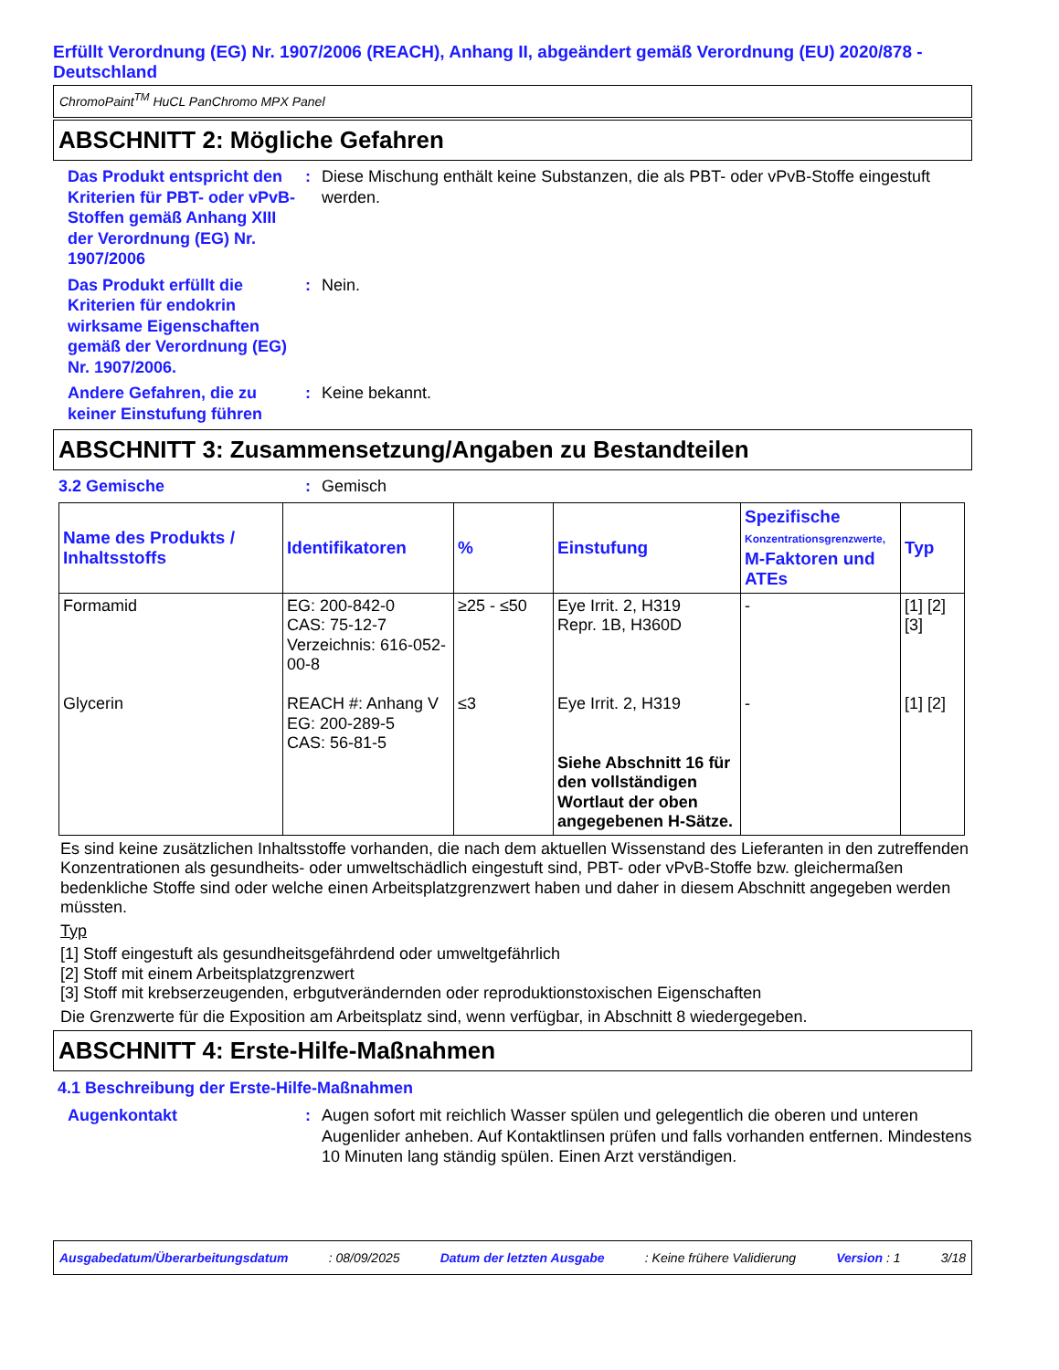Erfüllt Verordnung (EG) Nr. 1907/2006 (REACH), Anhang II, abgeändert gemäß Verordnung (EU) 2020/878 - Deutschland
ChromoPaint<sup>TM</sup> HuCL PanChromo MPX Panel
ABSCHNITT 2: Mögliche Gefahren
Das Produkt entspricht den Kriterien für PBT- oder vPvB-Stoffen gemäß Anhang XIII der Verordnung (EG) Nr. 1907/2006
: Diese Mischung enthält keine Substanzen, die als PBT- oder vPvB-Stoffe eingestuft werden.
Das Produkt erfüllt die Kriterien für endokrin wirksame Eigenschaften gemäß der Verordnung (EG) Nr. 1907/2006.
: Nein.
Andere Gefahren, die zu keiner Einstufung führen
: Keine bekannt.
ABSCHNITT 3: Zusammensetzung/Angaben zu Bestandteilen
3.2 Gemische : Gemisch
| Name des Produkts / Inhaltsstoffs | Identifikatoren | % | Einstufung | Spezifische Konzentrationsgrenzwerte, M-Faktoren und ATEs | Typ |
| --- | --- | --- | --- | --- | --- |
| Formamid Glycerin | EG: 200-842-0 CAS: 75-12-7 Verzeichnis: 616-052-00-8 REACH #: Anhang V EG: 200-289-5 CAS: 56-81-5 | ≥25 - ≤50 ≤3 | Eye Irrit. 2, H319 Repr. 1B, H360D Eye Irrit. 2, H319 Siehe Abschnitt 16 für den vollständigen Wortlaut der oben angegebenen H-Sätze. | - - | [1] [2] [3] [1] [2] |
Es sind keine zusätzlichen Inhaltsstoffe vorhanden, die nach dem aktuellen Wissenstand des Lieferanten in den zutreffenden Konzentrationen als gesundheits- oder umweltschädlich eingestuft sind, PBT- oder vPvB-Stoffe bzw. gleichermaßen bedenkliche Stoffe sind oder welche einen Arbeitsplatzgrenzwert haben und daher in diesem Abschnitt angegeben werden müssten.
Typ
[1] Stoff eingestuft als gesundheitsgefährdend oder umweltgefährlich
[2] Stoff mit einem Arbeitsplatzgrenzwert
[3] Stoff mit krebserzeugenden, erbgutverändernden oder reproduktionstoxischen Eigenschaften
Die Grenzwerte für die Exposition am Arbeitsplatz sind, wenn verfügbar, in Abschnitt 8 wiedergegeben.
ABSCHNITT 4: Erste-Hilfe-Maßnahmen
4.1 Beschreibung der Erste-Hilfe-Maßnahmen
Augenkontakt : Augen sofort mit reichlich Wasser spülen und gelegentlich die oberen und unteren Augenlider anheben. Auf Kontaktlinsen prüfen und falls vorhanden entfernen. Mindestens 10 Minuten lang ständig spülen. Einen Arzt verständigen.
Ausgabedatum/Überarbeitungsdatum: 08/09/2025 Datum der letzten Ausgabe: Keine frühere Validierung Version : 1 3/18